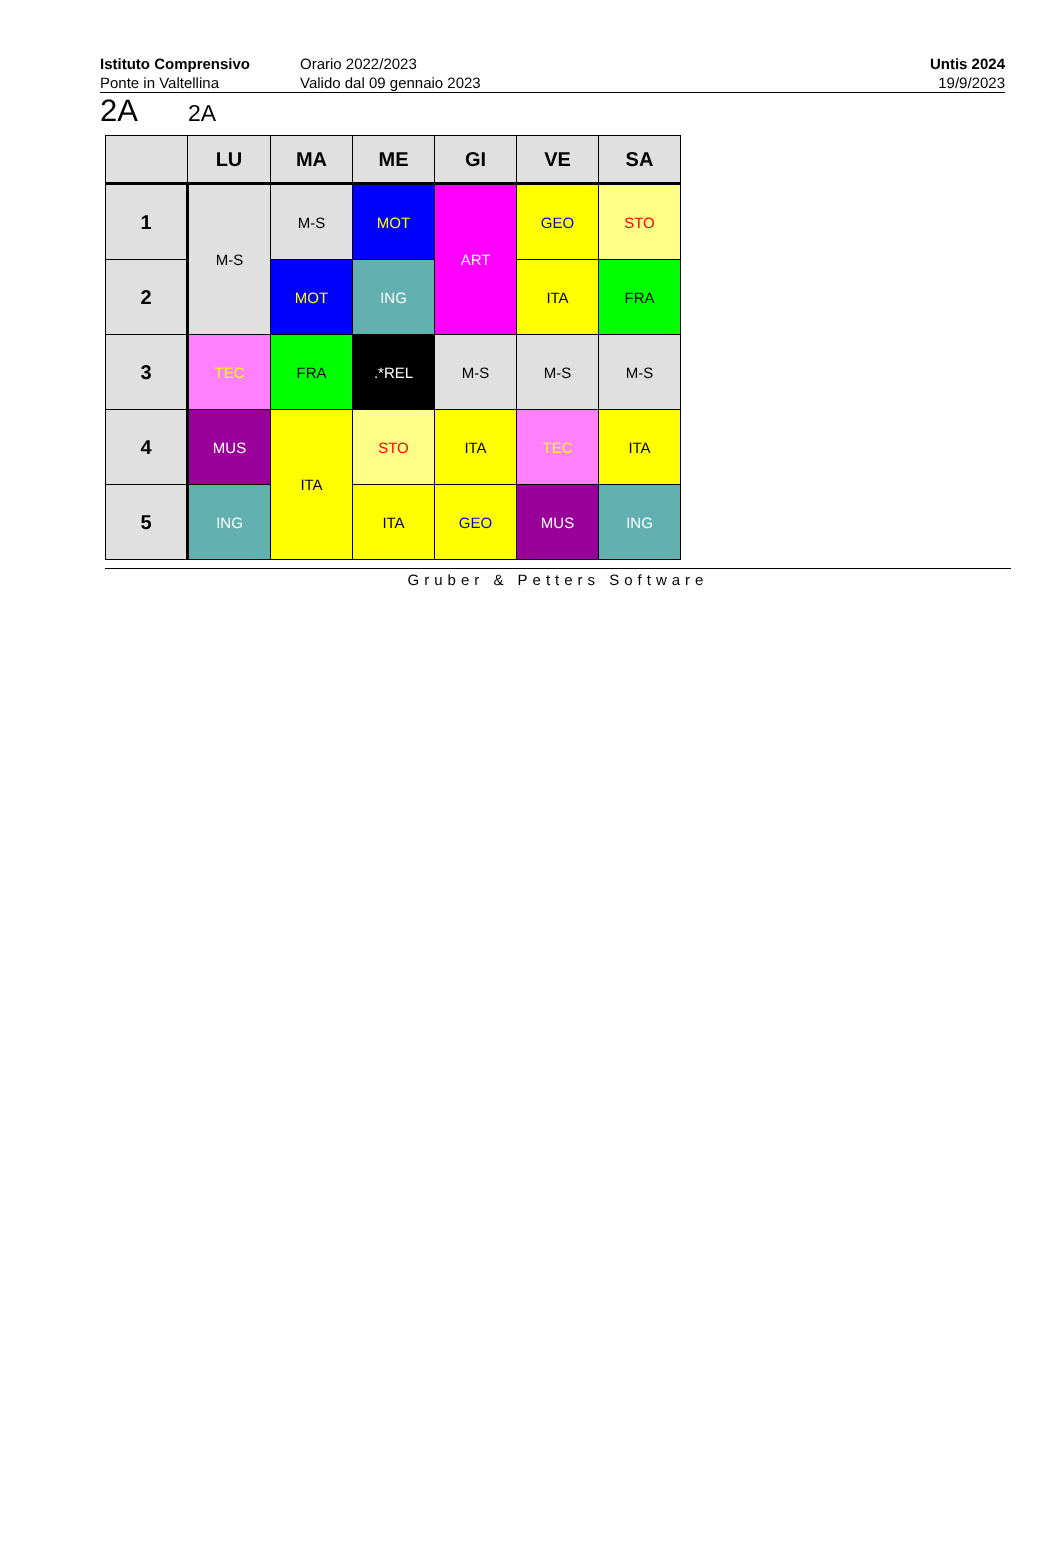Istituto Comprensivo
Ponte in Valtellina
Orario 2022/2023
Valido dal 09 gennaio 2023
Untis 2024
19/9/2023
2A 2A
| | LU | MA | ME | GI | VE | SA |
| --- | --- | --- | --- | --- | --- | --- |
| 1 | M-S | M-S | MOT | ART | GEO | STO |
| 2 | | MOT | ING | | ITA | FRA |
| 3 | TEC | FRA | .*REL | M-S | M-S | M-S |
| 4 | MUS | ITA | STO | ITA | TEC | ITA |
| 5 | ING | | ITA | GEO | MUS | ING |
Gruber & Petters Software